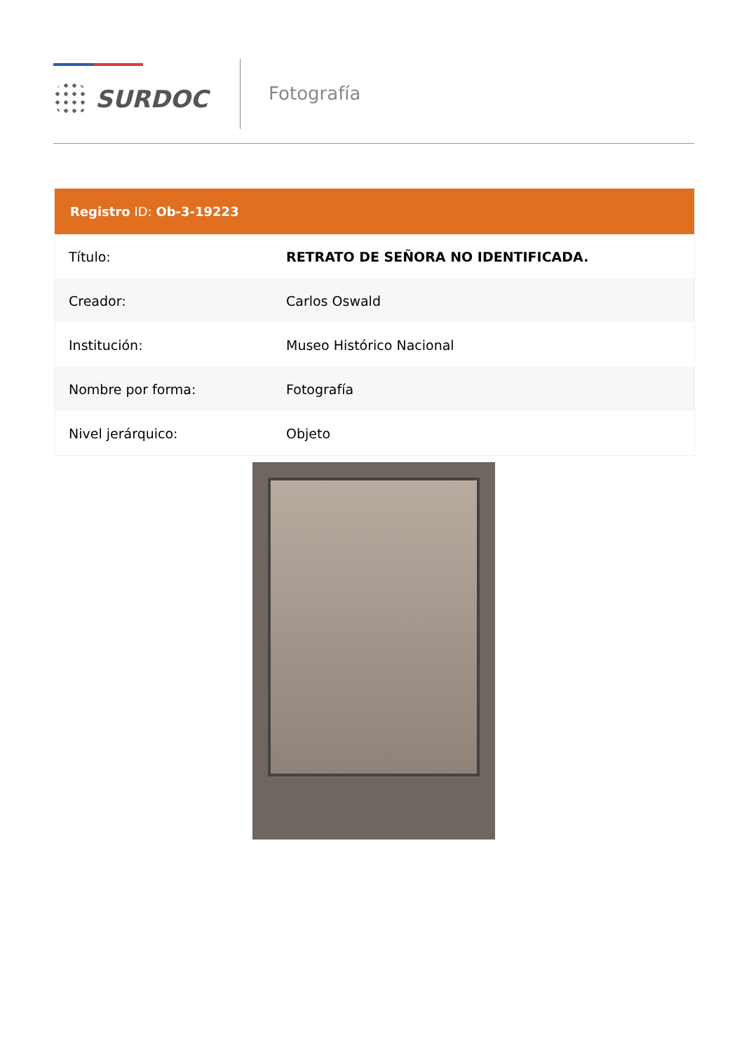SURDOC
Fotografía
Registro ID: Ob-3-19223
| Título: | RETRATO DE SEÑORA NO IDENTIFICADA. |
| Creador: | Carlos Oswald |
| Institución: | Museo Histórico Nacional |
| Nombre por forma: | Fotografía |
| Nivel jerárquico: | Objeto |